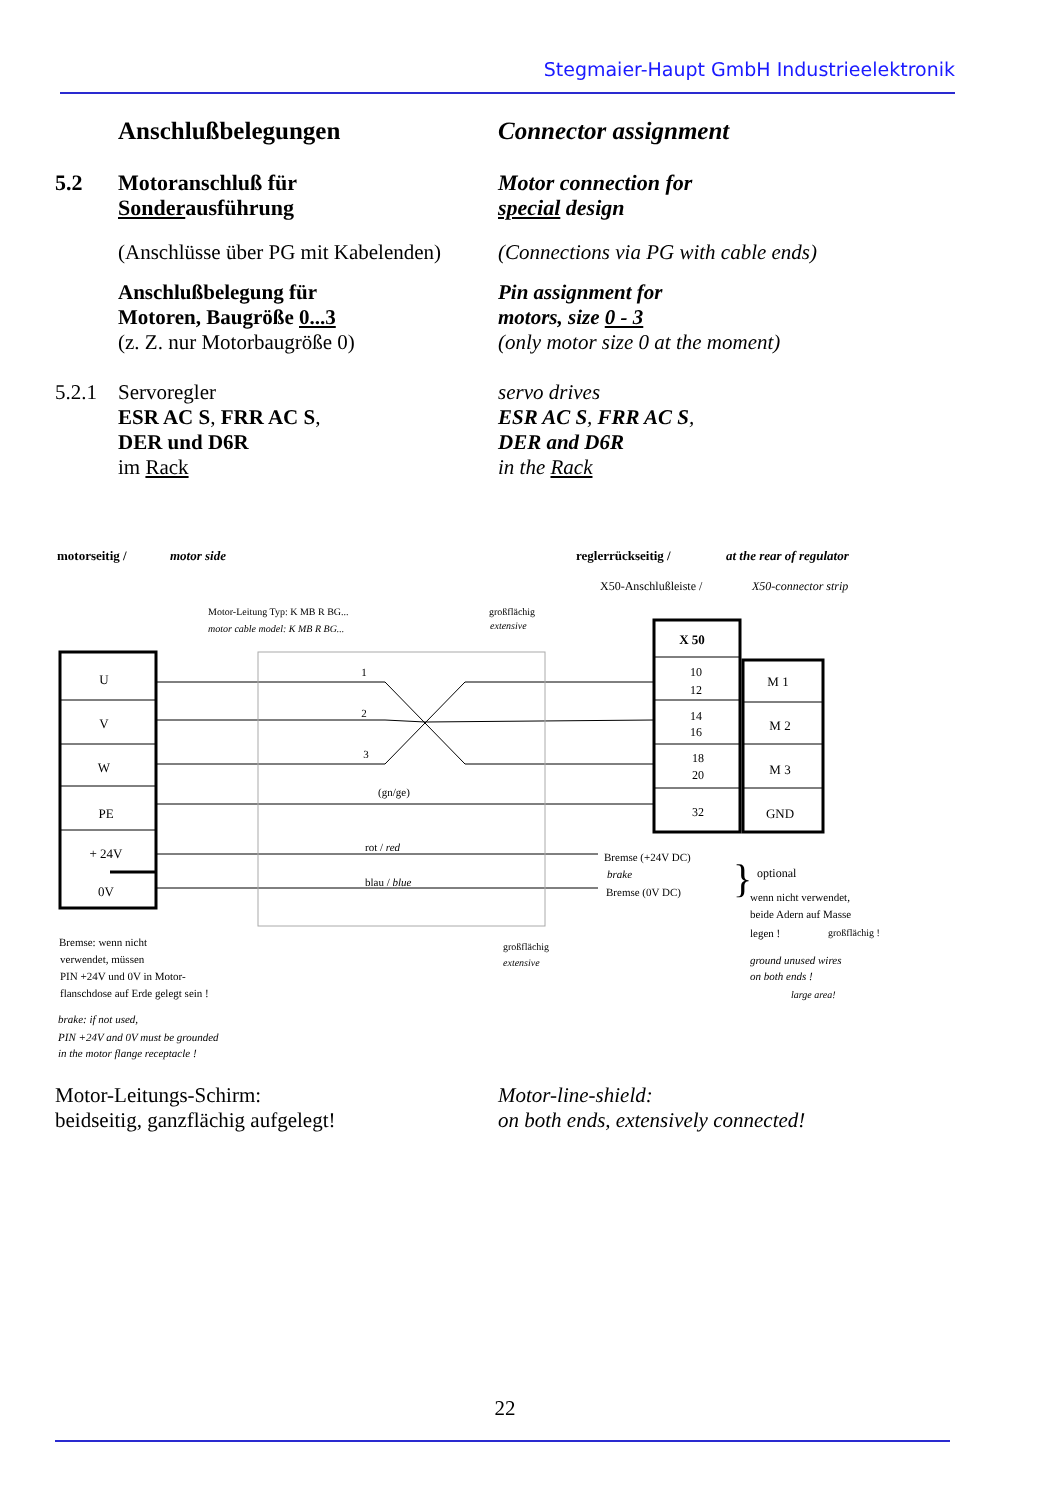Stegmaier-Haupt GmbH Industrieelektronik
Anschlußbelegungen Connector assignment
5.2 Motoranschluß für
Sonderausführung
Motor connection for
special design
(Anschlüsse über PG mit Kabelenden)
(Connections via PG with cable ends)
Anschlußbelegung für
Motoren, Baugröße 0...3
(z. Z. nur Motorbaugröße 0)
Pin assignment for
motors, size 0 - 3
(only motor size 0 at the moment)
5.2.1 Servoregler
ESR AC S, FRR AC S,
DER und D6R
im Rack
servo drives
ESR AC S, FRR AC S,
DER and D6R
in the Rack
motorseitig /
motor side
reglerrückseitig /
at the rear of regulator
X50-Anschlußleiste /
X50-connector strip
Motor-Leitung Typ: K MB R BG...
motor cable model: K MB R BG...
großflächig
extensive
U
V
W
PE
+ 24V
0V
X 50
10
12
14
16
18
20
32
M 1
M 2
M 3
GND
1
2
3
(gn/ge)
rot / red
blau / blue
Bremse (+24V DC)
brake
Bremse (0V DC)
}
optional
wenn nicht verwendet,
beide Adern auf Masse
legen !
großflächig !
ground unused wires
on both ends !
large area!
großflächig
extensive
Bremse: wenn nicht
verwendet, müssen
PIN +24V und 0V in Motor-
flanschdose auf Erde gelegt sein !
brake: if not used,
PIN +24V and 0V must be grounded
in the motor flange receptacle !
Motor-Leitungs-Schirm:
beidseitig, ganzflächig aufgelegt!
Motor-line-shield:
on both ends, extensively connected!
22